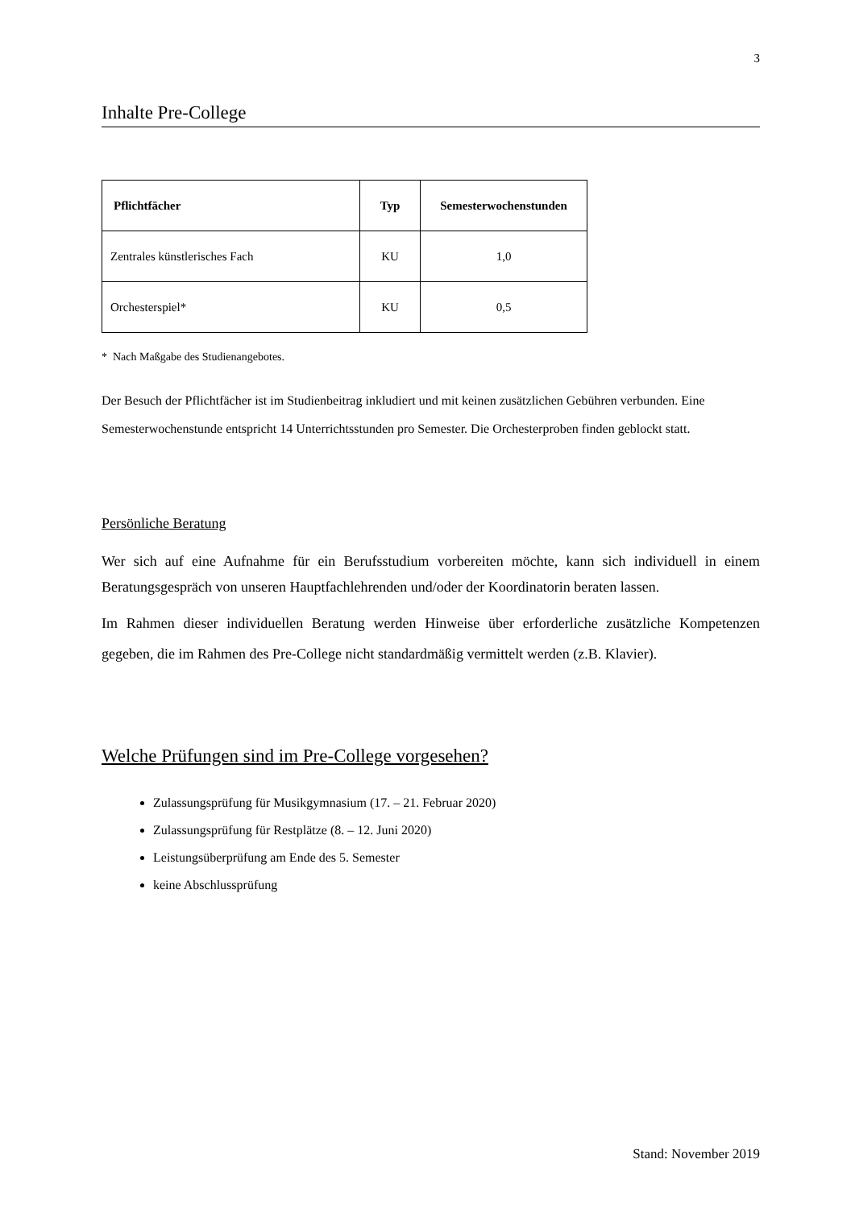3
Inhalte Pre-College
| Pflichtfächer | Typ | Semesterwochenstunden |
| --- | --- | --- |
| Zentrales künstlerisches Fach | KU | 1,0 |
| Orchesterspiel* | KU | 0,5 |
* Nach Maßgabe des Studienangebotes.
Der Besuch der Pflichtfächer ist im Studienbeitrag inkludiert und mit keinen zusätzlichen Gebühren verbunden. Eine Semesterwochenstunde entspricht 14 Unterrichtsstunden pro Semester. Die Orchesterproben finden geblockt statt.
Persönliche Beratung
Wer sich auf eine Aufnahme für ein Berufsstudium vorbereiten möchte, kann sich individuell in einem Beratungsgespräch von unseren Hauptfachlehrenden und/oder der Koordinatorin beraten lassen.
Im Rahmen dieser individuellen Beratung werden Hinweise über erforderliche zusätzliche Kompetenzen gegeben, die im Rahmen des Pre-College nicht standardmäßig vermittelt werden (z.B. Klavier).
Welche Prüfungen sind im Pre-College vorgesehen?
Zulassungsprüfung für Musikgymnasium (17. – 21. Februar 2020)
Zulassungsprüfung für Restplätze (8. – 12. Juni 2020)
Leistungsüberprüfung am Ende des 5. Semester
keine Abschlussprüfung
Stand: November 2019